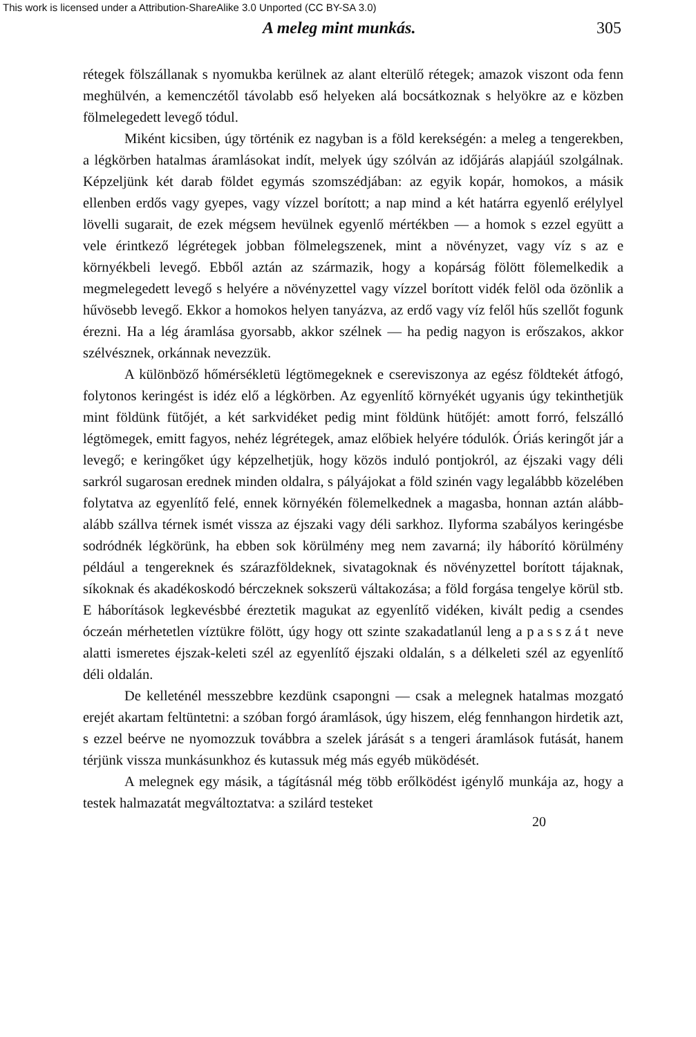This work is licensed under a Attribution-ShareAlike 3.0 Unported (CC BY-SA 3.0)
A meleg mint munkás. 305
rétegek fölszállanak s nyomukba kerülnek az alant elterülő rétegek; amazok viszont oda fenn meghülvén, a kemenczétől távolabb eső helyeken alá bocsátkoznak s helyökre az e közben fölmelegedett levegő tódul.
Miként kicsiben, úgy történik ez nagyban is a föld kerekségén: a meleg a tengerekben, a légkörben hatalmas áramlásokat indít, melyek úgy szólván az időjárás alapjáúl szolgálnak. Képzeljünk két darab földet egymás szomszédjában: az egyik kopár, homokos, a másik ellenben erdős vagy gyepes, vagy vízzel borított; a nap mind a két határra egyenlő erélylyel lövelli sugarait, de ezek mégsem hevülnek egyenlő mértékben — a homok s ezzel együtt a vele érintkező légrétegek jobban fölmelegszenek, mint a növényzet, vagy víz s az e környékbeli levegő. Ebből aztán az származik, hogy a kopárság fölött fölemelkedik a megmelegedett levegő s helyére a növényzettel vagy vízzel borított vidék felöl oda özönlik a hűvösebb levegő. Ekkor a homokos helyen tanyázva, az erdő vagy víz felől hűs szellőt fogunk érezni. Ha a lég áramlása gyorsabb, akkor szélnek — ha pedig nagyon is erőszakos, akkor szélvésznek, orkánnak nevezzük.
A különböző hőmérsékletü légtömegeknek e csereviszonya az egész földtekét átfogó, folytonos keringést is idéz elő a légkörben. Az egyenlítő környékét ugyanis úgy tekinthetjük mint földünk fütőjét, a két sarkvidéket pedig mint földünk hütőjét: amott forró, felszálló légtömegek, emitt fagyos, nehéz légrétegek, amaz előbiek helyére tódulók. Óriás keringőt jár a levegő; e keringőket úgy képzelhetjük, hogy közös induló pontjokról, az éjszaki vagy déli sarkról sugarosan erednek minden oldalra, s pályájokat a föld szinén vagy legalábbb közelében folytatva az egyenlítő felé, ennek környékén fölemelkednek a magasba, honnan aztán alább-alább szállva térnek ismét vissza az éjszaki vagy déli sarkhoz. Ilyforma szabályos keringésbe sodródnék légkörünk, ha ebben sok körülmény meg nem zavarná; ily háborító körülmény például a tengereknek és szárazföldeknek, sivatagoknak és növényzettel borított tájaknak, síkoknak és akadékoskodó bérczeknek sokszerü váltakozása; a föld forgása tengelye körül stb. E háborítások legkevésbbé éreztetik magukat az egyenlítő vidéken, kivált pedig a csendes óczeán mérhetetlen víztükre fölött, úgy hogy ott szinte szakadatlanúl leng a passzát neve alatti ismeretes éjszak-keleti szél az egyenlítő éjszaki oldalán, s a délkeleti szél az egyenlítő déli oldalán.
De kelleténél messzebbre kezdünk csapongni — csak a melegnek hatalmas mozgató erejét akartam feltüntetni: a szóban forgó áramlások, úgy hiszem, elég fennhangon hirdetik azt, s ezzel beérve ne nyomozzuk továbbra a szelek járását s a tengeri áramlások futását, hanem térjünk vissza munkásunkhoz és kutassuk még más egyéb müködését.
A melegnek egy másik, a tágításnál még több erőlködést igénylő munkája az, hogy a testek halmazatát megváltoztatva: a szilárd testeket
20